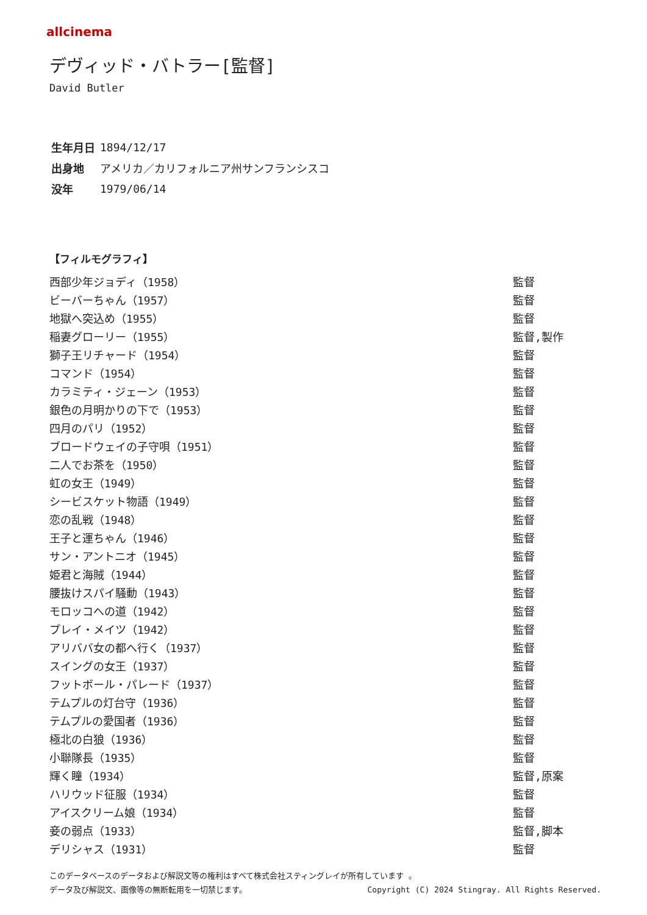allcinema
デヴィッド・バトラー[監督]
David Butler
| 生年月日 | 1894/12/17 |
| 出身地 | アメリカ／カリフォルニア州サンフランシスコ |
| 没年 | 1979/06/14 |
【フィルモグラフィ】
| 西部少年ジョディ（1958） | 監督 |
| ビーバーちゃん（1957） | 監督 |
| 地獄へ突込め（1955） | 監督 |
| 稲妻グローリー（1955） | 監督,製作 |
| 獅子王リチャード（1954） | 監督 |
| コマンド（1954） | 監督 |
| カラミティ・ジェーン（1953） | 監督 |
| 銀色の月明かりの下で（1953） | 監督 |
| 四月のパリ（1952） | 監督 |
| ブロードウェイの子守唄（1951） | 監督 |
| 二人でお茶を（1950） | 監督 |
| 虹の女王（1949） | 監督 |
| シービスケット物語（1949） | 監督 |
| 恋の乱戦（1948） | 監督 |
| 王子と運ちゃん（1946） | 監督 |
| サン・アントニオ（1945） | 監督 |
| 姫君と海賊（1944） | 監督 |
| 腰抜けスパイ騒動（1943） | 監督 |
| モロッコへの道（1942） | 監督 |
| プレイ・メイツ（1942） | 監督 |
| アリババ女の都へ行く（1937） | 監督 |
| スイングの女王（1937） | 監督 |
| フットボール・パレード（1937） | 監督 |
| テムプルの灯台守（1936） | 監督 |
| テムプルの愛国者（1936） | 監督 |
| 極北の白狼（1936） | 監督 |
| 小聯隊長（1935） | 監督 |
| 輝く瞳（1934） | 監督,原案 |
| ハリウッド征服（1934） | 監督 |
| アイスクリーム娘（1934） | 監督 |
| 妾の弱点（1933） | 監督,脚本 |
| デリシャス（1931） | 監督 |
このデータベースのデータおよび解説文等の権利はすべて株式会社スティングレイが所有しています 。
データ及び解説文、画像等の無断転用を一切禁じます。 Copyright (C) 2024 Stingray. All Rights Reserved.